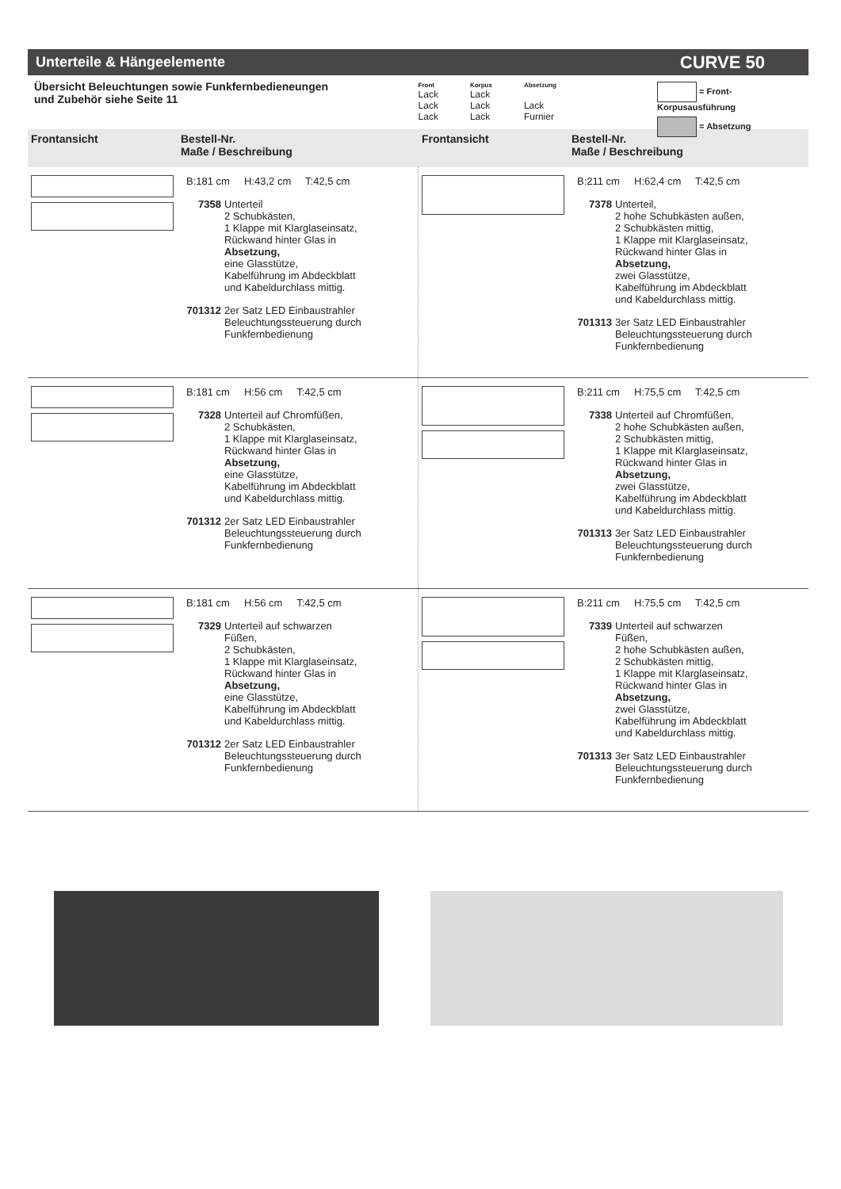Unterteile & Hängeelemente CURVE 50
Übersicht Beleuchtungen sowie Funkfernbedieneungen
und Zubehör siehe Seite 11
| Front | Korpus | Absetzung |
| --- | --- | --- |
| Lack | Lack | |
| Lack | Lack | Lack |
| Lack | Lack | Furnier |
= Front- Korpusausführung
= Absetzung
Frontansicht Bestell-Nr.
Maße / Beschreibung
Frontansicht Bestell-Nr.
Maße / Beschreibung
B:181 cm H:43,2 cm T:42,5 cm
7358 Unterteil
2 Schubkästen,
1 Klappe mit Klarglaseinsatz,
Rückwand hinter Glas in
Absetzung,
eine Glasstütze,
Kabelführung im Abdeckblatt
und Kabeldurchlass mittig.
701312 2er Satz LED Einbaustrahler
Beleuchtungssteuerung durch
Funkfernbedienung
B:211 cm H:62,4 cm T:42,5 cm
7378 Unterteil,
2 hohe Schubkästen außen,
2 Schubkästen mittig,
1 Klappe mit Klarglaseinsatz,
Rückwand hinter Glas in
Absetzung,
zwei Glasstütze,
Kabelführung im Abdeckblatt
und Kabeldurchlass mittig.
701313 3er Satz LED Einbaustrahler
Beleuchtungssteuerung durch
Funkfernbedienung
B:181 cm H:56 cm T:42,5 cm
7328 Unterteil auf Chromfüßen,
2 Schubkästen,
1 Klappe mit Klarglaseinsatz,
Rückwand hinter Glas in
Absetzung,
eine Glasstütze,
Kabelführung im Abdeckblatt
und Kabeldurchlass mittig.
701312 2er Satz LED Einbaustrahler
Beleuchtungssteuerung durch
Funkfernbedienung
B:211 cm H:75,5 cm T:42,5 cm
7338 Unterteil auf Chromfüßen,
2 hohe Schubkästen außen,
2 Schubkästen mittig,
1 Klappe mit Klarglaseinsatz,
Rückwand hinter Glas in
Absetzung,
zwei Glasstütze,
Kabelführung im Abdeckblatt
und Kabeldurchlass mittig.
701313 3er Satz LED Einbaustrahler
Beleuchtungssteuerung durch
Funkfernbedienung
B:181 cm H:56 cm T:42,5 cm
7329 Unterteil auf schwarzen
Füßen,
2 Schubkästen,
1 Klappe mit Klarglaseinsatz,
Rückwand hinter Glas in
Absetzung,
eine Glasstütze,
Kabelführung im Abdeckblatt
und Kabeldurchlass mittig.
701312 2er Satz LED Einbaustrahler
Beleuchtungssteuerung durch
Funkfernbedienung
B:211 cm H:75,5 cm T:42,5 cm
7339 Unterteil auf schwarzen
Füßen,
2 hohe Schubkästen außen,
2 Schubkästen mittig,
1 Klappe mit Klarglaseinsatz,
Rückwand hinter Glas in
Absetzung,
zwei Glasstütze,
Kabelführung im Abdeckblatt
und Kabeldurchlass mittig.
701313 3er Satz LED Einbaustrahler
Beleuchtungssteuerung durch
Funkfernbedienung